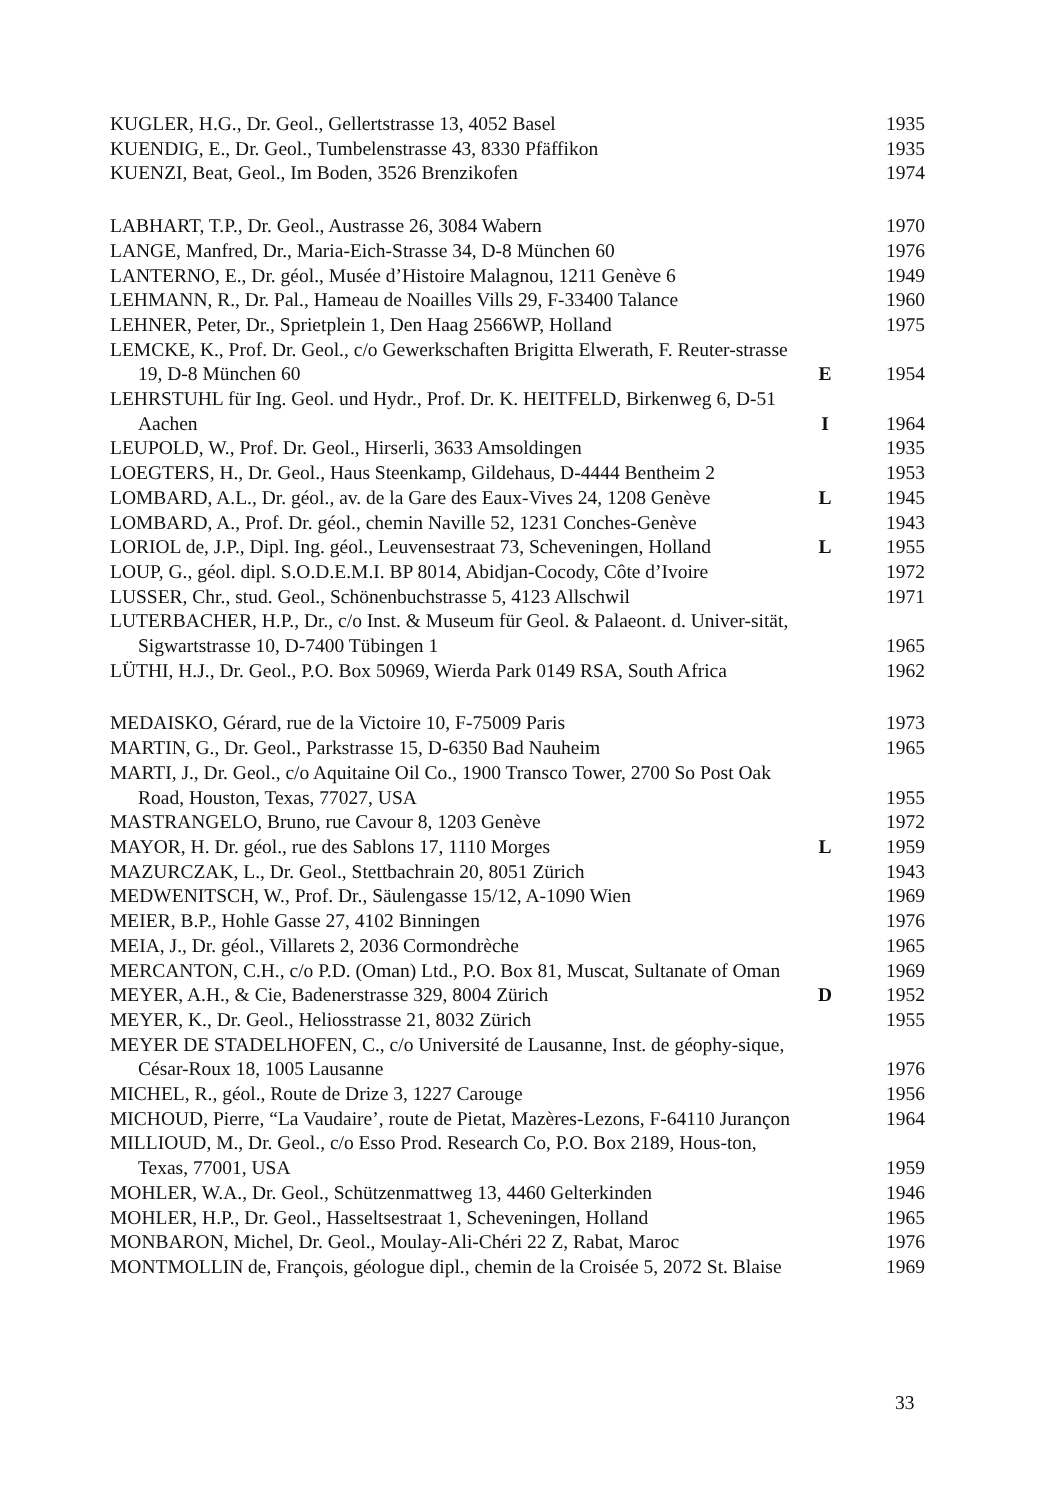| KUGLER, H.G., Dr. Geol., Gellertstrasse 13, 4052 Basel | | 1935 |
| KUENDIG, E., Dr. Geol., Tumbelenstrasse 43, 8330 Pfäffikon | | 1935 |
| KUENZI, Beat, Geol., Im Boden, 3526 Brenzikofen | | 1974 |
| LABHART, T.P., Dr. Geol., Austrasse 26, 3084 Wabern | | 1970 |
| LANGE, Manfred, Dr., Maria-Eich-Strasse 34, D-8 München 60 | | 1976 |
| LANTERNO, E., Dr. géol., Musée d’Histoire Malagnou, 1211 Genève 6 | | 1949 |
| LEHMANN, R., Dr. Pal., Hameau de Noailles Vills 29, F-33400 Talance | | 1960 |
| LEHNER, Peter, Dr., Sprietplein 1, Den Haag 2566WP, Holland | | 1975 |
| LEMCKE, K., Prof. Dr. Geol., c/o Gewerkschaften Brigitta Elwerath, F. Reuter-strasse 19, D-8 München 60 | E | 1954 |
| LEHRSTUHL für Ing. Geol. und Hydr., Prof. Dr. K. HEITFELD, Birkenweg 6, D-51 Aachen | I | 1964 |
| LEUPOLD, W., Prof. Dr. Geol., Hirserli, 3633 Amsoldingen | | 1935 |
| LOEGTERS, H., Dr. Geol., Haus Steenkamp, Gildehaus, D-4444 Bentheim 2 | | 1953 |
| LOMBARD, A.L., Dr. géol., av. de la Gare des Eaux-Vives 24, 1208 Genève | L | 1945 |
| LOMBARD, A., Prof. Dr. géol., chemin Naville 52, 1231 Conches-Genève | | 1943 |
| LORIOL de, J.P., Dipl. Ing. géol., Leuvensestraat 73, Scheveningen, Holland | L | 1955 |
| LOUP, G., géol. dipl. S.O.D.E.M.I. BP 8014, Abidjan-Cocody, Côte d’Ivoire | | 1972 |
| LUSSER, Chr., stud. Geol., Schönenbuchstrasse 5, 4123 Allschwil | | 1971 |
| LUTERBACHER, H.P., Dr., c/o Inst. & Museum für Geol. & Palaeont. d. Univer-sität, Sigwartstrasse 10, D-7400 Tübingen 1 | | 1965 |
| LÜTHI, H.J., Dr. Geol., P.O. Box 50969, Wierda Park 0149 RSA, South Africa | | 1962 |
| MEDAISKO, Gérard, rue de la Victoire 10, F-75009 Paris | | 1973 |
| MARTIN, G., Dr. Geol., Parkstrasse 15, D-6350 Bad Nauheim | | 1965 |
| MARTI, J., Dr. Geol., c/o Aquitaine Oil Co., 1900 Transco Tower, 2700 So Post Oak Road, Houston, Texas, 77027, USA | | 1955 |
| MASTRANGELO, Bruno, rue Cavour 8, 1203 Genève | | 1972 |
| MAYOR, H. Dr. géol., rue des Sablons 17, 1110 Morges | L | 1959 |
| MAZURCZAK, L., Dr. Geol., Stettbachrain 20, 8051 Zürich | | 1943 |
| MEDWENITSCH, W., Prof. Dr., Säulengasse 15/12, A-1090 Wien | | 1969 |
| MEIER, B.P., Hohle Gasse 27, 4102 Binningen | | 1976 |
| MEIA, J., Dr. géol., Villarets 2, 2036 Cormondrèche | | 1965 |
| MERCANTON, C.H., c/o P.D. (Oman) Ltd., P.O. Box 81, Muscat, Sultanate of Oman | | 1969 |
| MEYER, A.H., & Cie, Badenerstrasse 329, 8004 Zürich | D | 1952 |
| MEYER, K., Dr. Geol., Heliosstrasse 21, 8032 Zürich | | 1955 |
| MEYER DE STADELHOFEN, C., c/o Université de Lausanne, Inst. de géophy-sique, César-Roux 18, 1005 Lausanne | | 1976 |
| MICHEL, R., géol., Route de Drize 3, 1227 Carouge | | 1956 |
| MICHOUD, Pierre, “La Vaudaire’, route de Pietat, Mazères-Lezons, F-64110 Jurançon | | 1964 |
| MILLIOUD, M., Dr. Geol., c/o Esso Prod. Research Co, P.O. Box 2189, Hous-ton, Texas, 77001, USA | | 1959 |
| MOHLER, W.A., Dr. Geol., Schützenmattweg 13, 4460 Gelterkinden | | 1946 |
| MOHLER, H.P., Dr. Geol., Hasseltsestraat 1, Scheveningen, Holland | | 1965 |
| MONBARON, Michel, Dr. Geol., Moulay-Ali-Chéri 22 Z, Rabat, Maroc | | 1976 |
| MONTMOLLIN de, François, géologue dipl., chemin de la Croisée 5, 2072 St. Blaise | | 1969 |
33